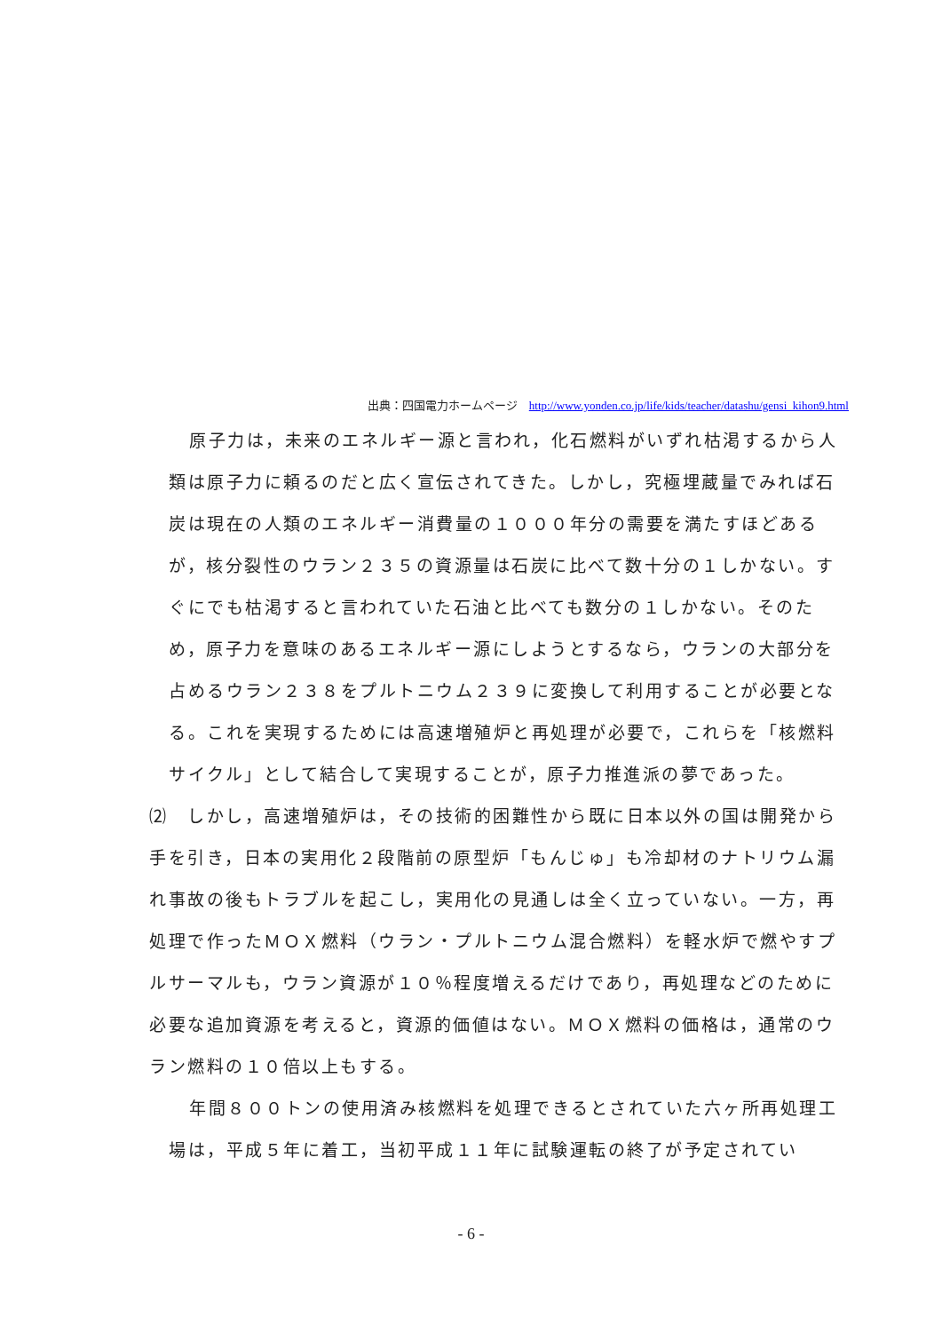出典：四国電力ホームページ　http://www.yonden.co.jp/life/kids/teacher/datashu/gensi_kihon9.html
原子力は，未来のエネルギー源と言われ，化石燃料がいずれ枯渇するから人類は原子力に頼るのだと広く宣伝されてきた。しかし，究極埋蔵量でみれば石炭は現在の人類のエネルギー消費量の１０００年分の需要を満たすほどあるが，核分裂性のウラン２３５の資源量は石炭に比べて数十分の１しかない。すぐにでも枯渇すると言われていた石油と比べても数分の１しかない。そのため，原子力を意味のあるエネルギー源にしようとするなら，ウランの大部分を占めるウラン２３８をプルトニウム２３９に変換して利用することが必要となる。これを実現するためには高速増殖炉と再処理が必要で，これらを「核燃料サイクル」として結合して実現することが，原子力推進派の夢であった。
⑵　しかし，高速増殖炉は，その技術的困難性から既に日本以外の国は開発から手を引き，日本の実用化２段階前の原型炉「もんじゅ」も冷却材のナトリウム漏れ事故の後もトラブルを起こし，実用化の見通しは全く立っていない。一方，再処理で作ったＭＯＸ燃料（ウラン・プルトニウム混合燃料）を軽水炉で燃やすプルサーマルも，ウラン資源が１０％程度増えるだけであり，再処理などのために必要な追加資源を考えると，資源的価値はない。ＭＯＸ燃料の価格は，通常のウラン燃料の１０倍以上もする。
年間８００トンの使用済み核燃料を処理できるとされていた六ヶ所再処理工場は，平成５年に着工，当初平成１１年に試験運転の終了が予定されてい
- 6 -